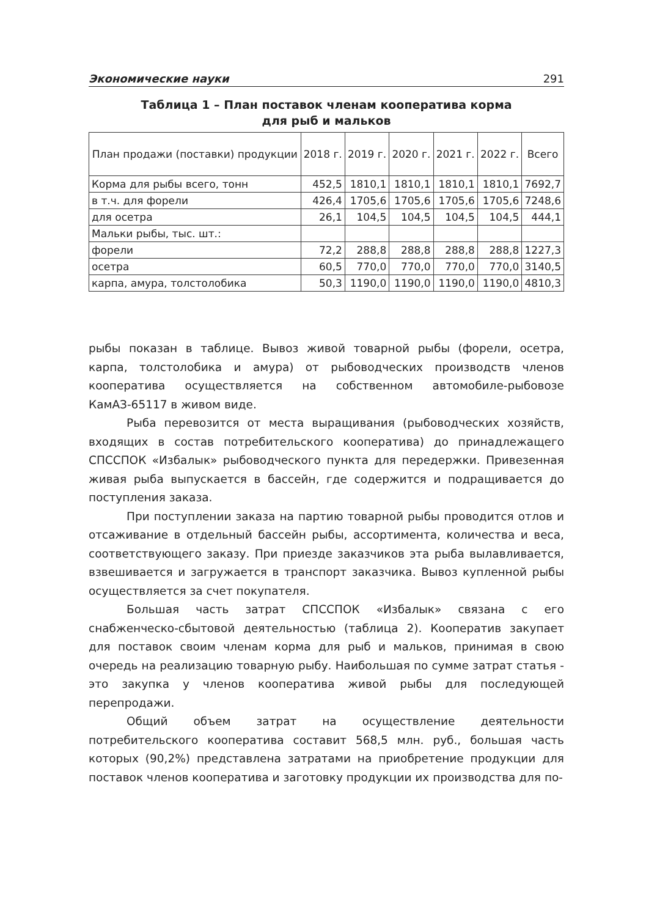Экономические науки 291
Таблица 1 – План поставок членам кооператива корма
для рыб и мальков
| План продажи (поставки) продукции | 2018 г. | 2019 г. | 2020 г. | 2021 г. | 2022 г. | Всего |
| --- | --- | --- | --- | --- | --- | --- |
| Корма для рыбы всего, тонн | 452,5 | 1810,1 | 1810,1 | 1810,1 | 1810,1 | 7692,7 |
| в т.ч. для форели | 426,4 | 1705,6 | 1705,6 | 1705,6 | 1705,6 | 7248,6 |
| для осетра | 26,1 | 104,5 | 104,5 | 104,5 | 104,5 | 444,1 |
| Мальки рыбы, тыс. шт.: | | | | | | |
| форели | 72,2 | 288,8 | 288,8 | 288,8 | 288,8 | 1227,3 |
| осетра | 60,5 | 770,0 | 770,0 | 770,0 | 770,0 | 3140,5 |
| карпа, амура, толстолобика | 50,3 | 1190,0 | 1190,0 | 1190,0 | 1190,0 | 4810,3 |
рыбы показан в таблице. Вывоз живой товарной рыбы (форели, осетра, карпа, толстолобика и амура) от рыбоводческих производств членов кооператива осуществляется на собственном автомобиле-рыбовозе КамАЗ-65117 в живом виде.
Рыба перевозится от места выращивания (рыбоводческих хозяйств, входящих в состав потребительского кооператива) до принадлежащего СПССПОК «Избалык» рыбоводческого пункта для передержки. Привезенная живая рыба выпускается в бассейн, где содержится и подращивается до поступления заказа.
При поступлении заказа на партию товарной рыбы проводится отлов и отсаживание в отдельный бассейн рыбы, ассортимента, количества и веса, соответствующего заказу. При приезде заказчиков эта рыба вылавливается, взвешивается и загружается в транспорт заказчика. Вывоз купленной рыбы осуществляется за счет покупателя.
Большая часть затрат СПССПОК «Избалык» связана с его снабженческо-сбытовой деятельностью (таблица 2). Кооператив закупает для поставок своим членам корма для рыб и мальков, принимая в свою очередь на реализацию товарную рыбу. Наибольшая по сумме затрат статья - это закупка у членов кооператива живой рыбы для последующей перепродажи.
Общий объем затрат на осуществление деятельности потребительского кооператива составит 568,5 млн. руб., большая часть которых (90,2%) представлена затратами на приобретение продукции для поставок членов кооператива и заготовку продукции их производства для по-